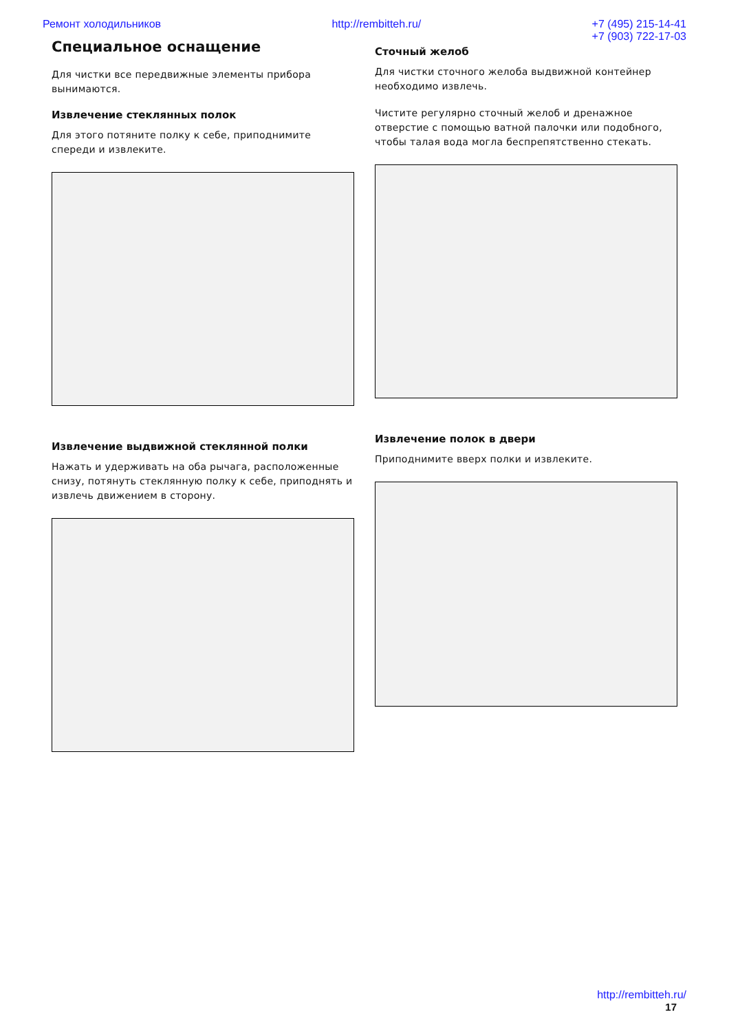Ремонт холодильников http://rembitteh.ru/ +7 (495) 215-14-41
+7 (903) 722-17-03
Специальное оснащение
Для чистки все передвижные элементы прибора вынимаются.
Извлечение стеклянных полок
Для этого потяните полку к себе, приподнимите спереди и извлеките.
Извлечение выдвижной стеклянной полки
Нажать и удерживать на оба рычага, расположенные снизу, потянуть стеклянную полку к себе, приподнять и извлечь движением в сторону.
Сточный желоб
Для чистки сточного желоба выдвижной контейнер необходимо извлечь.
Чистите регулярно сточный желоб и дренажное отверстие с помощью ватной палочки или подобного, чтобы талая вода могла беспрепятственно стекать.
Извлечение полок в двери
Приподнимите вверх полки и извлеките.
http://rembitteh.ru/
17